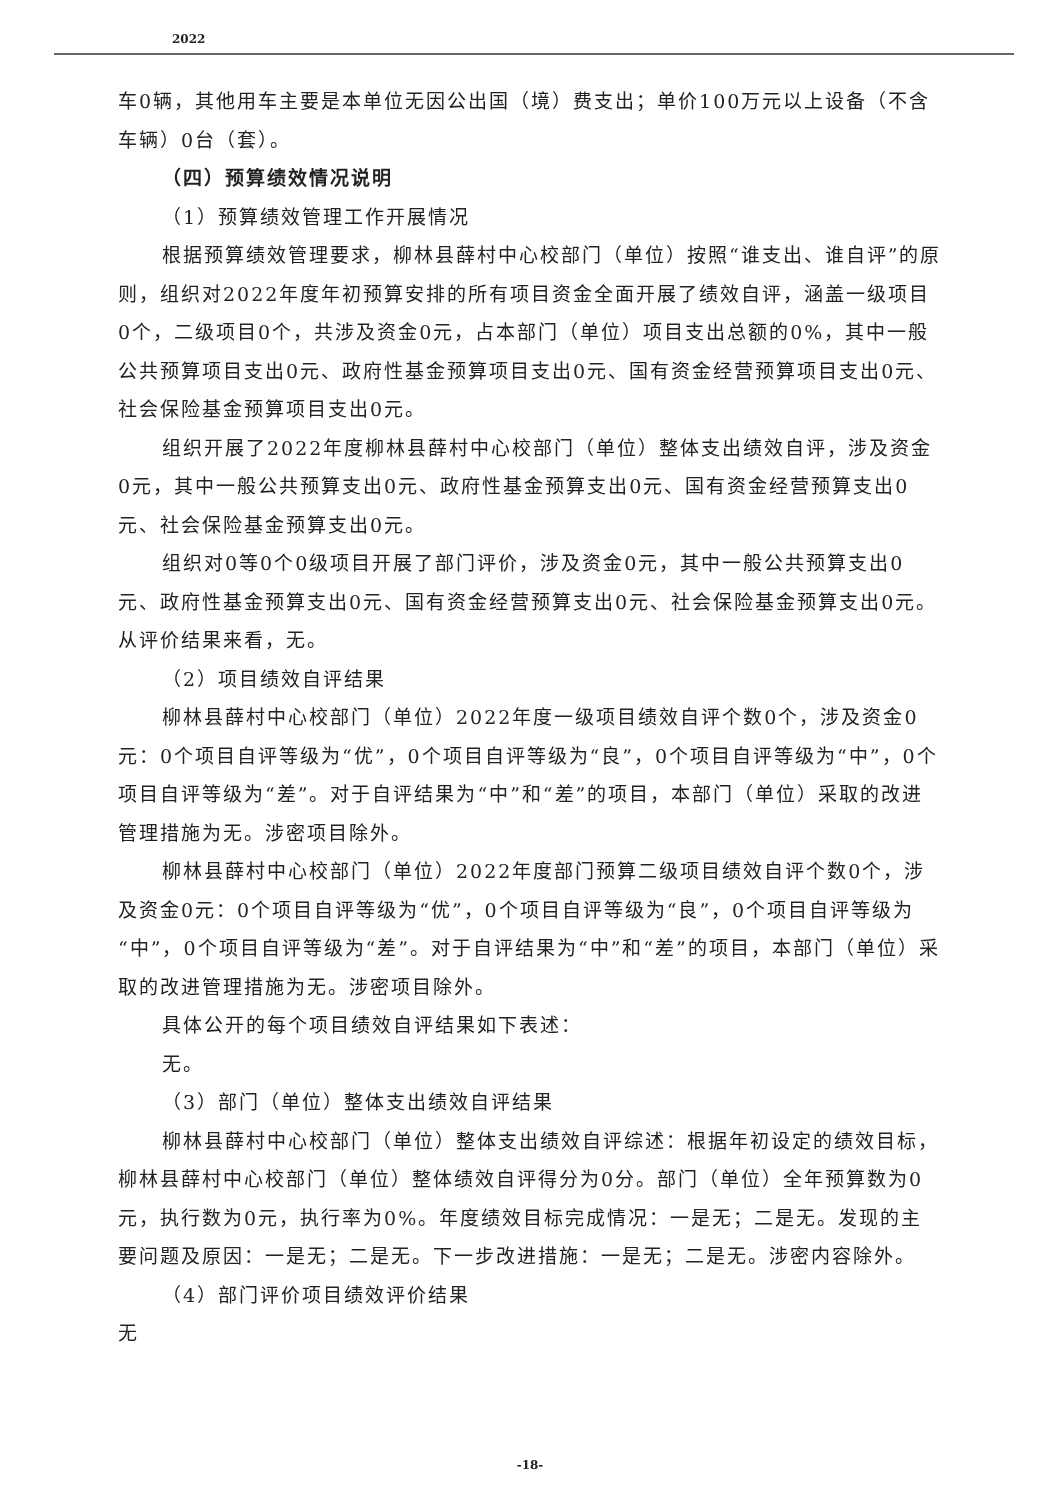2022
车0辆，其他用车主要是本单位无因公出国（境）费支出；单价100万元以上设备（不含车辆）0台（套）。
（四）预算绩效情况说明
（1）预算绩效管理工作开展情况
根据预算绩效管理要求，柳林县薛村中心校部门（单位）按照“谁支出、谁自评”的原则，组织对2022年度年初预算安排的所有项目资金全面开展了绩效自评，涵盖一级项目0个，二级项目0个，共涉及资金0元，占本部门（单位）项目支出总额的0%，其中一般公共预算项目支出0元、政府性基金预算项目支出0元、国有资金经营预算项目支出0元、社会保险基金预算项目支出0元。
组织开展了2022年度柳林县薛村中心校部门（单位）整体支出绩效自评，涉及资金0元，其中一般公共预算支出0元、政府性基金预算支出0元、国有资金经营预算支出0元、社会保险基金预算支出0元。
组织对0等0个0级项目开展了部门评价，涉及资金0元，其中一般公共预算支出0元、政府性基金预算支出0元、国有资金经营预算支出0元、社会保险基金预算支出0元。从评价结果来看，无。
（2）项目绩效自评结果
柳林县薛村中心校部门（单位）2022年度一级项目绩效自评个数0个，涉及资金0元：0个项目自评等级为“优”，0个项目自评等级为“良”，0个项目自评等级为“中”，0个项目自评等级为“差”。对于自评结果为“中”和“差”的项目，本部门（单位）采取的改进管理措施为无。涉密项目除外。
柳林县薛村中心校部门（单位）2022年度部门预算二级项目绩效自评个数0个，涉及资金0元：0个项目自评等级为“优”，0个项目自评等级为“良”，0个项目自评等级为“中”，0个项目自评等级为“差”。对于自评结果为“中”和“差”的项目，本部门（单位）采取的改进管理措施为无。涉密项目除外。
具体公开的每个项目绩效自评结果如下表述：
无。
（3）部门（单位）整体支出绩效自评结果
柳林县薛村中心校部门（单位）整体支出绩效自评综述：根据年初设定的绩效目标，柳林县薛村中心校部门（单位）整体绩效自评得分为0分。部门（单位）全年预算数为0元，执行数为0元，执行率为0%。年度绩效目标完成情况：一是无；二是无。发现的主要问题及原因：一是无；二是无。下一步改进措施：一是无；二是无。涉密内容除外。
（4）部门评价项目绩效评价结果
无
-18-